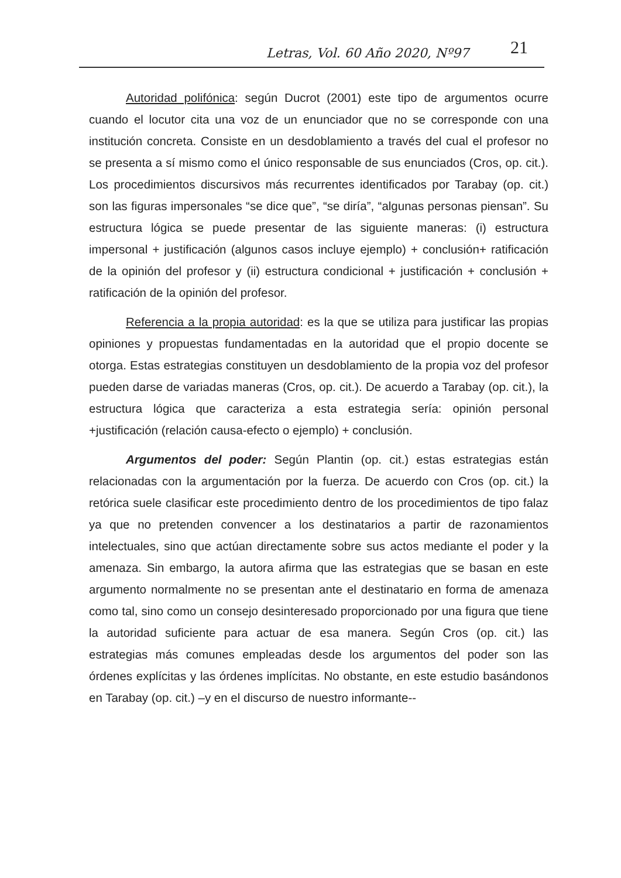Letras, Vol. 60 Año 2020, Nº97 21
Autoridad polifónica: según Ducrot (2001) este tipo de argumentos ocurre cuando el locutor cita una voz de un enunciador que no se corresponde con una institución concreta. Consiste en un desdoblamiento a través del cual el profesor no se presenta a sí mismo como el único responsable de sus enunciados (Cros, op. cit.). Los procedimientos discursivos más recurrentes identificados por Tarabay (op. cit.) son las figuras impersonales “se dice que”, “se diría”, “algunas personas piensan”. Su estructura lógica se puede presentar de las siguiente maneras: (i) estructura impersonal + justificación (algunos casos incluye ejemplo) + conclusión+ ratificación de la opinión del profesor y (ii) estructura condicional + justificación + conclusión + ratificación de la opinión del profesor.
Referencia a la propia autoridad: es la que se utiliza para justificar las propias opiniones y propuestas fundamentadas en la autoridad que el propio docente se otorga. Estas estrategias constituyen un desdoblamiento de la propia voz del profesor pueden darse de variadas maneras (Cros, op. cit.). De acuerdo a Tarabay (op. cit.), la estructura lógica que caracteriza a esta estrategia sería: opinión personal +justificación (relación causa-efecto o ejemplo) + conclusión.
Argumentos del poder: Según Plantin (op. cit.) estas estrategias están relacionadas con la argumentación por la fuerza. De acuerdo con Cros (op. cit.) la retórica suele clasificar este procedimiento dentro de los procedimientos de tipo falaz ya que no pretenden convencer a los destinatarios a partir de razonamientos intelectuales, sino que actúan directamente sobre sus actos mediante el poder y la amenaza. Sin embargo, la autora afirma que las estrategias que se basan en este argumento normalmente no se presentan ante el destinatario en forma de amenaza como tal, sino como un consejo desinteresado proporcionado por una figura que tiene la autoridad suficiente para actuar de esa manera. Según Cros (op. cit.) las estrategias más comunes empleadas desde los argumentos del poder son las órdenes explícitas y las órdenes implícitas. No obstante, en este estudio basándonos en Tarabay (op. cit.) –y en el discurso de nuestro informante--